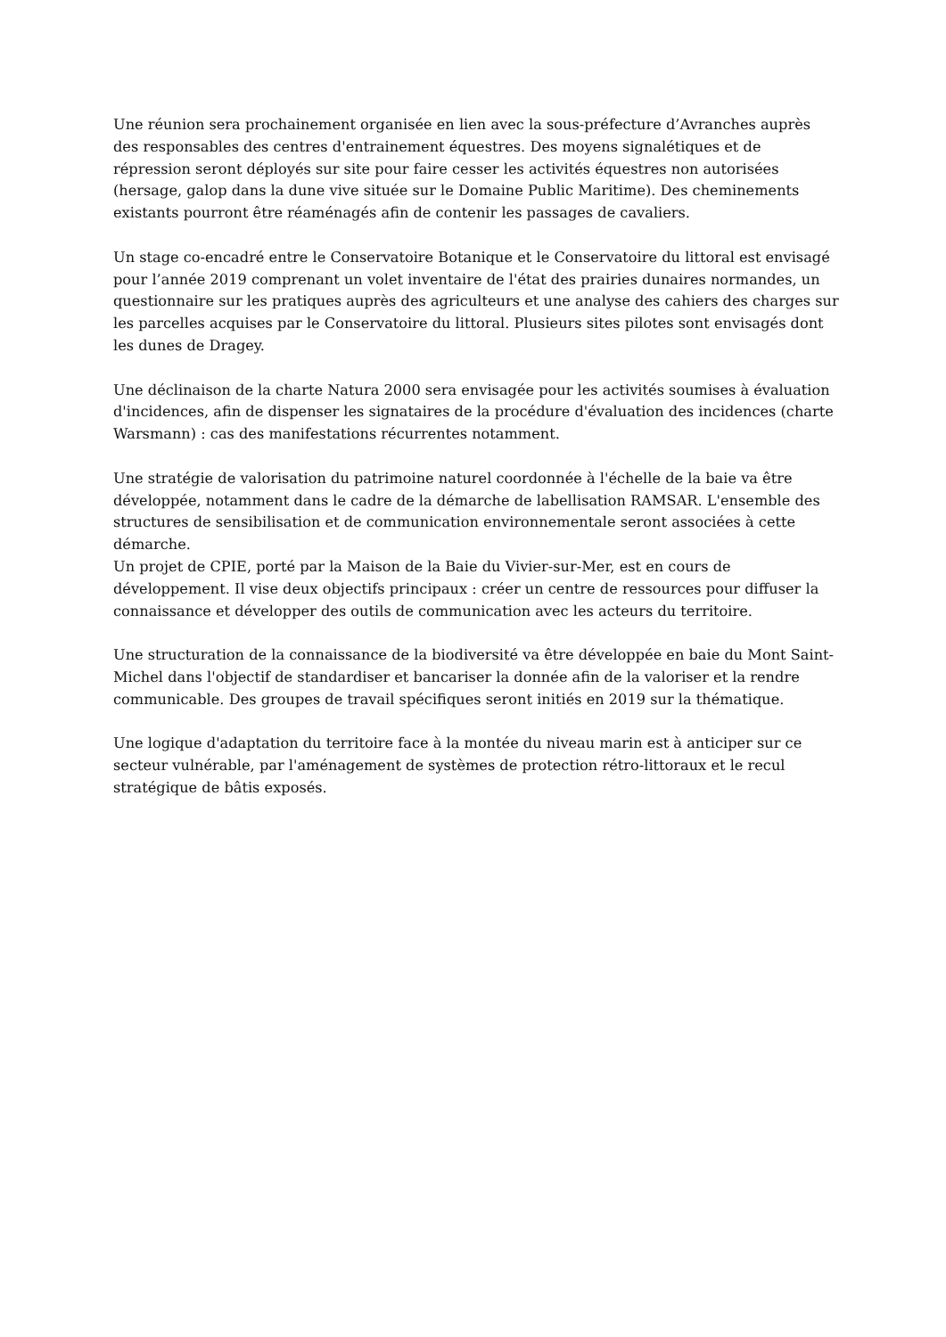Une réunion sera prochainement organisée en lien avec la sous-préfecture d’Avranches auprès des responsables des centres d'entrainement équestres. Des moyens signalétiques et de répression seront déployés sur site pour faire cesser les activités équestres non autorisées (hersage, galop dans la dune vive située sur le Domaine Public Maritime). Des cheminements existants pourront être réaménagés afin de contenir les passages de cavaliers.
Un stage co-encadré entre le Conservatoire Botanique et le Conservatoire du littoral est envisagé pour l’année 2019 comprenant un volet inventaire de l'état des prairies dunaires normandes, un questionnaire sur les pratiques auprès des agriculteurs et une analyse des cahiers des charges sur les parcelles acquises par le Conservatoire du littoral. Plusieurs sites pilotes sont envisagés dont les dunes de Dragey.
Une déclinaison de la charte Natura 2000 sera envisagée pour les activités soumises à évaluation d'incidences, afin de dispenser les signataires de la procédure d'évaluation des incidences (charte Warsmann) : cas des manifestations récurrentes notamment.
Une stratégie de valorisation du patrimoine naturel coordonnée à l'échelle de la baie va être développée, notamment dans le cadre de la démarche de labellisation RAMSAR. L'ensemble des structures de sensibilisation et de communication environnementale seront associées à cette démarche.
Un projet de CPIE, porté par la Maison de la Baie du Vivier-sur-Mer, est en cours de développement. Il vise deux objectifs principaux : créer un centre de ressources pour diffuser la connaissance et développer des outils de communication avec les acteurs du territoire.
Une structuration de la connaissance de la biodiversité va être développée en baie du Mont Saint-Michel dans l'objectif de standardiser et bancariser la donnée afin de la valoriser et la rendre communicable. Des groupes de travail spécifiques seront initiés en 2019 sur la thématique.
Une logique d'adaptation du territoire face à la montée du niveau marin est à anticiper sur ce secteur vulnérable, par l'aménagement de systèmes de protection rétro-littoraux et le recul stratégique de bâtis exposés.